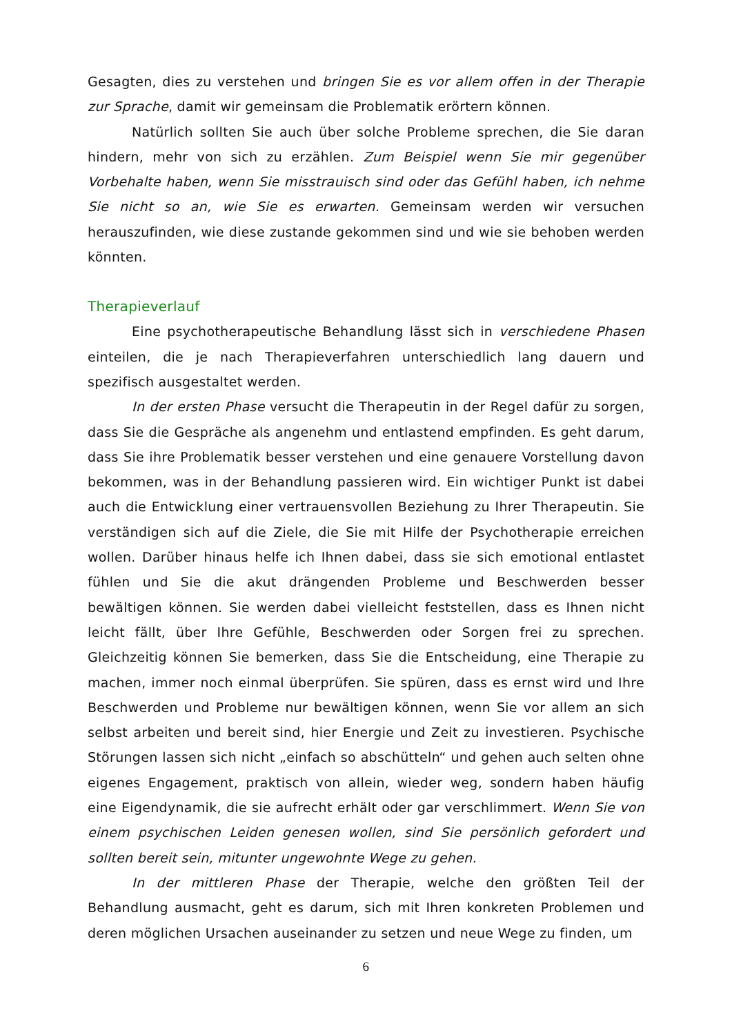Gesagten, dies zu verstehen und bringen Sie es vor allem offen in der Therapie zur Sprache, damit wir gemeinsam die Problematik erörtern können.
Natürlich sollten Sie auch über solche Probleme sprechen, die Sie daran hindern, mehr von sich zu erzählen. Zum Beispiel wenn Sie mir gegenüber Vorbehalte haben, wenn Sie misstrauisch sind oder das Gefühl haben, ich nehme Sie nicht so an, wie Sie es erwarten. Gemeinsam werden wir versuchen herauszufinden, wie diese zustande gekommen sind und wie sie behoben werden könnten.
Therapieverlauf
Eine psychotherapeutische Behandlung lässt sich in verschiedene Phasen einteilen, die je nach Therapieverfahren unterschiedlich lang dauern und spezifisch ausgestaltet werden.
In der ersten Phase versucht die Therapeutin in der Regel dafür zu sorgen, dass Sie die Gespräche als angenehm und entlastend empfinden. Es geht darum, dass Sie ihre Problematik besser verstehen und eine genauere Vorstellung davon bekommen, was in der Behandlung passieren wird. Ein wichtiger Punkt ist dabei auch die Entwicklung einer vertrauensvollen Beziehung zu Ihrer Therapeutin. Sie verständigen sich auf die Ziele, die Sie mit Hilfe der Psychotherapie erreichen wollen. Darüber hinaus helfe ich Ihnen dabei, dass sie sich emotional entlastet fühlen und Sie die akut drängenden Probleme und Beschwerden besser bewältigen können. Sie werden dabei vielleicht feststellen, dass es Ihnen nicht leicht fällt, über Ihre Gefühle, Beschwerden oder Sorgen frei zu sprechen. Gleichzeitig können Sie bemerken, dass Sie die Entscheidung, eine Therapie zu machen, immer noch einmal überprüfen. Sie spüren, dass es ernst wird und Ihre Beschwerden und Probleme nur bewältigen können, wenn Sie vor allem an sich selbst arbeiten und bereit sind, hier Energie und Zeit zu investieren. Psychische Störungen lassen sich nicht „einfach so abschütteln“ und gehen auch selten ohne eigenes Engagement, praktisch von allein, wieder weg, sondern haben häufig eine Eigendynamik, die sie aufrecht erhält oder gar verschlimmert. Wenn Sie von einem psychischen Leiden genesen wollen, sind Sie persönlich gefordert und sollten bereit sein, mitunter ungewohnte Wege zu gehen.
In der mittleren Phase der Therapie, welche den größten Teil der Behandlung ausmacht, geht es darum, sich mit Ihren konkreten Problemen und deren möglichen Ursachen auseinander zu setzen und neue Wege zu finden, um
6